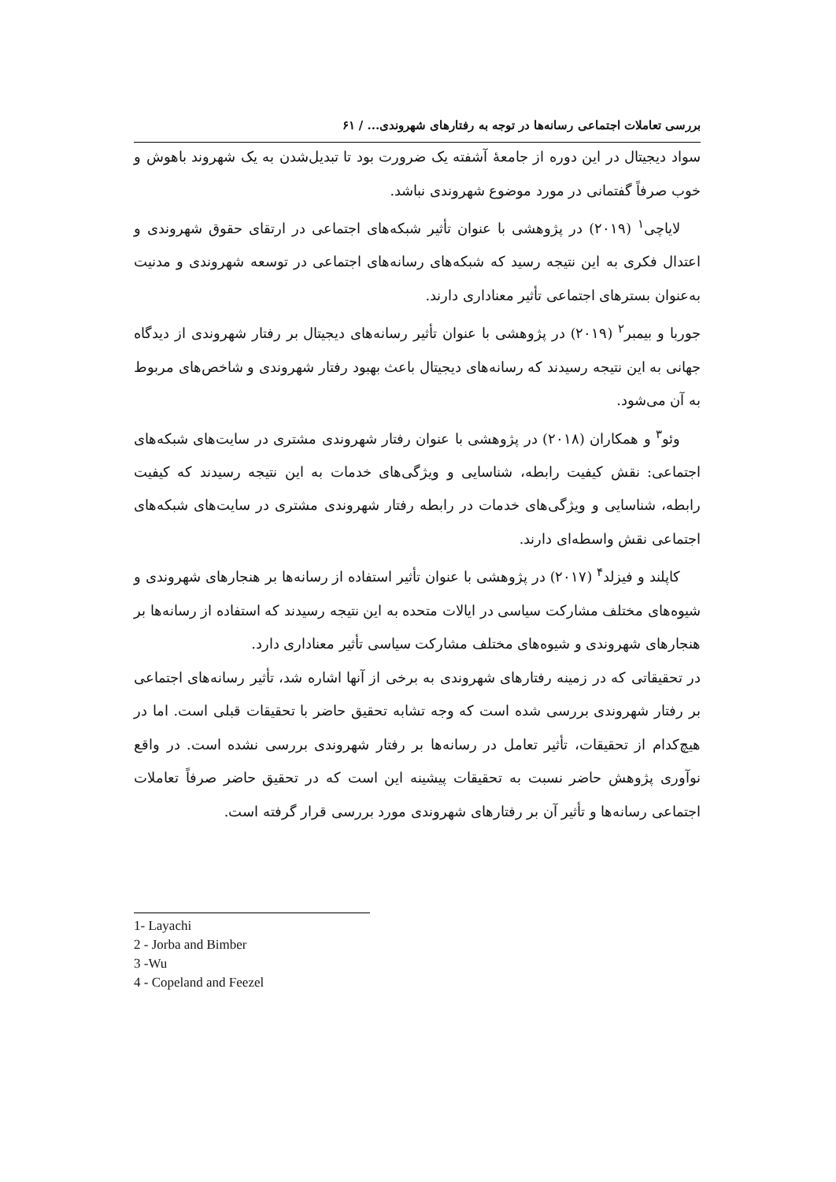بررسی تعاملات اجتماعی رسانه‌ها در توجه به رفتارهای شهروندی... / ۶۱
سواد دیجیتال در این دوره از جامعهٔ آشفته یک ضرورت بود تا تبدیل‌شدن به یک شهروند باهوش و خوب صرفاً گفتمانی در مورد موضوع شهروندی نباشد.
لایاچی<sup>۱</sup> (۲۰۱۹) در پژوهشی با عنوان تأثیر شبکه‌های اجتماعی در ارتقای حقوق شهروندی و اعتدال فکری به این نتیجه رسید که شبکه‌های رسانه‌های اجتماعی در توسعه شهروندی و مدنیت به‌عنوان بسترهای اجتماعی تأثیر معناداری دارند.
جوربا و بیمبر<sup>۲</sup> (۲۰۱۹) در پژوهشی با عنوان تأثیر رسانه‌های دیجیتال بر رفتار شهروندی از دیدگاه جهانی به این نتیجه رسیدند که رسانه‌های دیجیتال باعث بهبود رفتار شهروندی و شاخص‌های مربوط به آن می‌شود.
وئو<sup>۳</sup> و همکاران (۲۰۱۸) در پژوهشی با عنوان رفتار شهروندی مشتری در سایت‌های شبکه‌های اجتماعی: نقش کیفیت رابطه، شناسایی و ویژگی‌های خدمات به این نتیجه رسیدند که کیفیت رابطه، شناسایی و ویژگی‌های خدمات در رابطه رفتار شهروندی مشتری در سایت‌های شبکه‌های اجتماعی نقش واسطه‌ای دارند.
کاپلند و فیزلد<sup>۴</sup> (۲۰۱۷) در پژوهشی با عنوان تأثیر استفاده از رسانه‌ها بر هنجارهای شهروندی و شیوه‌های مختلف مشارکت سیاسی در ایالات متحده به این نتیجه رسیدند که استفاده از رسانه‌ها بر هنجارهای شهروندی و شیوه‌های مختلف مشارکت سیاسی تأثیر معناداری دارد.
در تحقیقاتی که در زمینه رفتارهای شهروندی به برخی از آنها اشاره شد، تأثیر رسانه‌های اجتماعی بر رفتار شهروندی بررسی شده است که وجه تشابه تحقیق حاضر با تحقیقات قبلی است. اما در هیچ‌کدام از تحقیقات، تأثیر تعامل در رسانه‌ها بر رفتار شهروندی بررسی نشده است. در واقع نوآوری پژوهش حاضر نسبت به تحقیقات پیشینه این است که در تحقیق حاضر صرفاً تعاملات اجتماعی رسانه‌ها و تأثیر آن بر رفتارهای شهروندی مورد بررسی قرار گرفته است.
1- Layachi
2 - Jorba and Bimber
3 -Wu
4 - Copeland and Feezel